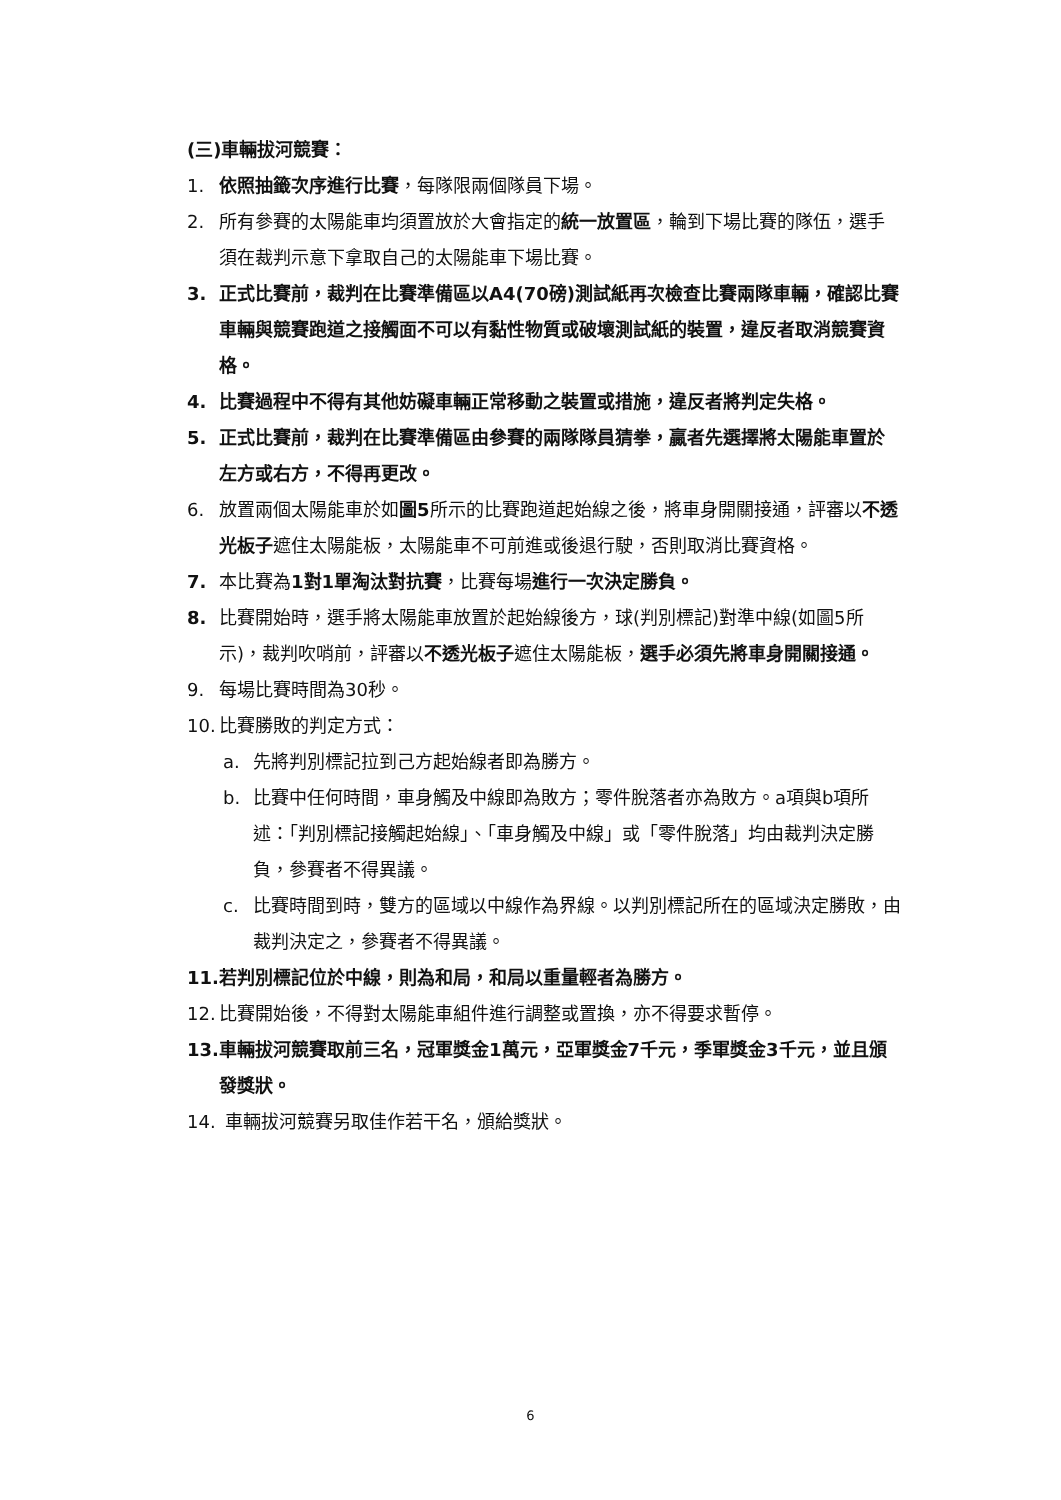(三)車輛拔河競賽：
1. 依照抽籤次序進行比賽，每隊限兩個隊員下場。
2. 所有參賽的太陽能車均須置放於大會指定的統一放置區，輪到下場比賽的隊伍，選手須在裁判示意下拿取自己的太陽能車下場比賽。
3. 正式比賽前，裁判在比賽準備區以A4(70磅)測試紙再次檢查比賽兩隊車輛，確認比賽車輛與競賽跑道之接觸面不可以有黏性物質或破壞測試紙的裝置，違反者取消競賽資格。
4. 比賽過程中不得有其他妨礙車輛正常移動之裝置或措施，違反者將判定失格。
5. 正式比賽前，裁判在比賽準備區由參賽的兩隊隊員猜拳，贏者先選擇將太陽能車置於左方或右方，不得再更改。
6. 放置兩個太陽能車於如圖5所示的比賽跑道起始線之後，將車身開關接通，評審以不透光板子遮住太陽能板，太陽能車不可前進或後退行駛，否則取消比賽資格。
7. 本比賽為1對1單淘汰對抗賽，比賽每場進行一次決定勝負。
8. 比賽開始時，選手將太陽能車放置於起始線後方，球(判別標記)對準中線(如圖5所示)，裁判吹哨前，評審以不透光板子遮住太陽能板，選手必須先將車身開關接通。
9. 每場比賽時間為30秒。
10. 比賽勝敗的判定方式：
a. 先將判別標記拉到己方起始線者即為勝方。
b. 比賽中任何時間，車身觸及中線即為敗方；零件脫落者亦為敗方。a項與b項所述：「判別標記接觸起始線」、「車身觸及中線」或「零件脫落」均由裁判決定勝負，參賽者不得異議。
c. 比賽時間到時，雙方的區域以中線作為界線。以判別標記所在的區域決定勝敗，由裁判決定之，參賽者不得異議。
11. 若判別標記位於中線，則為和局，和局以重量輕者為勝方。
12. 比賽開始後，不得對太陽能車組件進行調整或置換，亦不得要求暫停。
13. 車輛拔河競賽取前三名，冠軍獎金1萬元，亞軍獎金7千元，季軍獎金3千元，並且頒發獎狀。
14. 車輛拔河競賽另取佳作若干名，頒給獎狀。
6